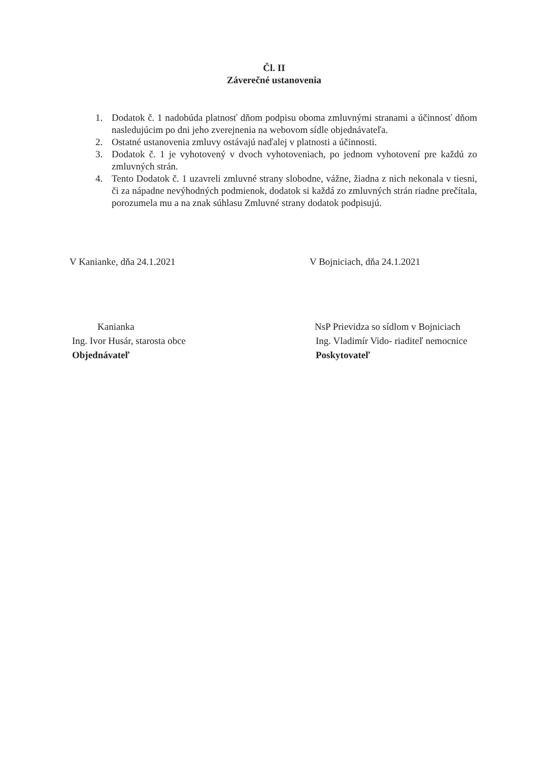Čl. II
Záverečné ustanovenia
1. Dodatok č. 1 nadobúda platnosť dňom podpisu oboma zmluvnými stranami a účinnosť dňom nasledujúcim po dni jeho zverejnenia na webovom sídle objednávateľa.
2. Ostatné ustanovenia zmluvy ostávajú naďalej v platnosti a účinnosti.
3. Dodatok č. 1 je vyhotovený v dvoch vyhotoveniach, po jednom vyhotovení pre každú zo zmluvných strán.
4. Tento Dodatok č. 1 uzavreli zmluvné strany slobodne, vážne, žiadna z nich nekonala v tiesni, či za nápadne nevýhodných podmienok, dodatok si každá zo zmluvných strán riadne prečítala, porozumela mu a na znak súhlasu Zmluvné strany dodatok podpisujú.
V Kanianke, dňa 24.1.2021
Kanianka
Ing. Ivor Husár, starosta obce
Objednávateľ
V Bojniciach, dňa 24.1.2021
NsP Prievidza so sídlom v Bojniciach
Ing. Vladimír Vido- riaditeľ nemocnice
Poskytovateľ